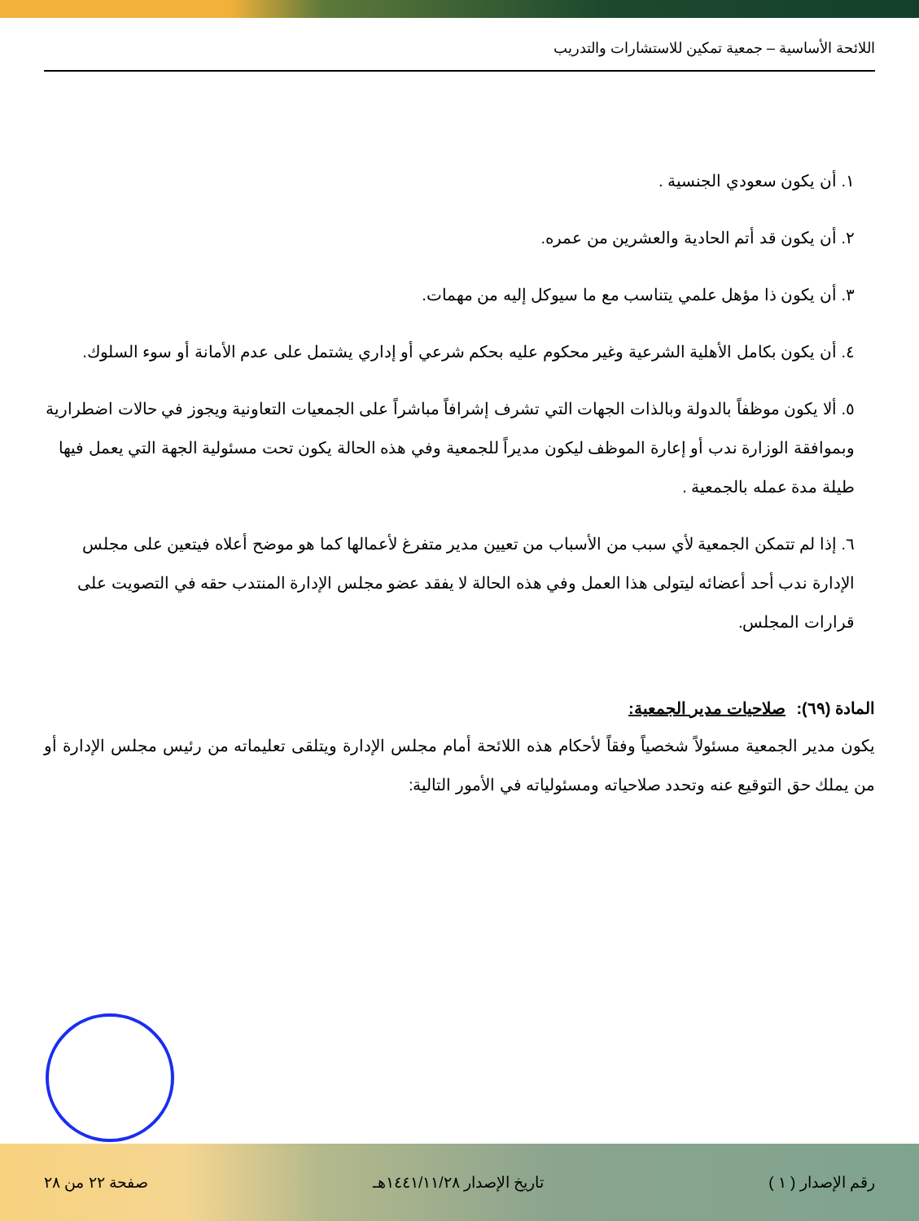اللائحة الأساسية – جمعية تمكين للاستشارات والتدريب
١. أن يكون سعودي الجنسية .
٢. أن يكون قد أتم الحادية والعشرين من عمره.
٣. أن يكون ذا مؤهل علمي يتناسب مع ما سيوكل إليه من مهمات.
٤. أن يكون بكامل الأهلية الشرعية وغير محكوم عليه بحكم شرعي أو إداري يشتمل على عدم الأمانة أو سوء السلوك.
٥. ألا يكون موظفاً بالدولة وبالذات الجهات التي تشرف إشرافاً مباشراً على الجمعيات التعاونية ويجوز في حالات اضطرارية وبموافقة الوزارة ندب أو إعارة الموظف ليكون مديراً للجمعية وفي هذه الحالة يكون تحت مسئولية الجهة التي يعمل فيها طيلة مدة عمله بالجمعية .
٦. إذا لم تتمكن الجمعية لأي سبب من الأسباب من تعيين مدير متفرغ لأعمالها كما هو موضح أعلاه فيتعين على مجلس الإدارة ندب أحد أعضائه ليتولى هذا العمل وفي هذه الحالة لا يفقد عضو مجلس الإدارة المنتدب حقه في التصويت على قرارات المجلس.
المادة (٦٩): صلاحيات مدير الجمعية:
يكون مدير الجمعية مسئولاً شخصياً وفقاً لأحكام هذه اللائحة أمام مجلس الإدارة ويتلقى تعليماته من رئيس مجلس الإدارة أو من يملك حق التوقيع عنه وتحدد صلاحياته ومسئولياته في الأمور التالية:
رقم الإصدار ( ١ ) تاريخ الإصدار ١٤٤١/١١/٢٨هـ صفحة ٢٢ من ٢٨